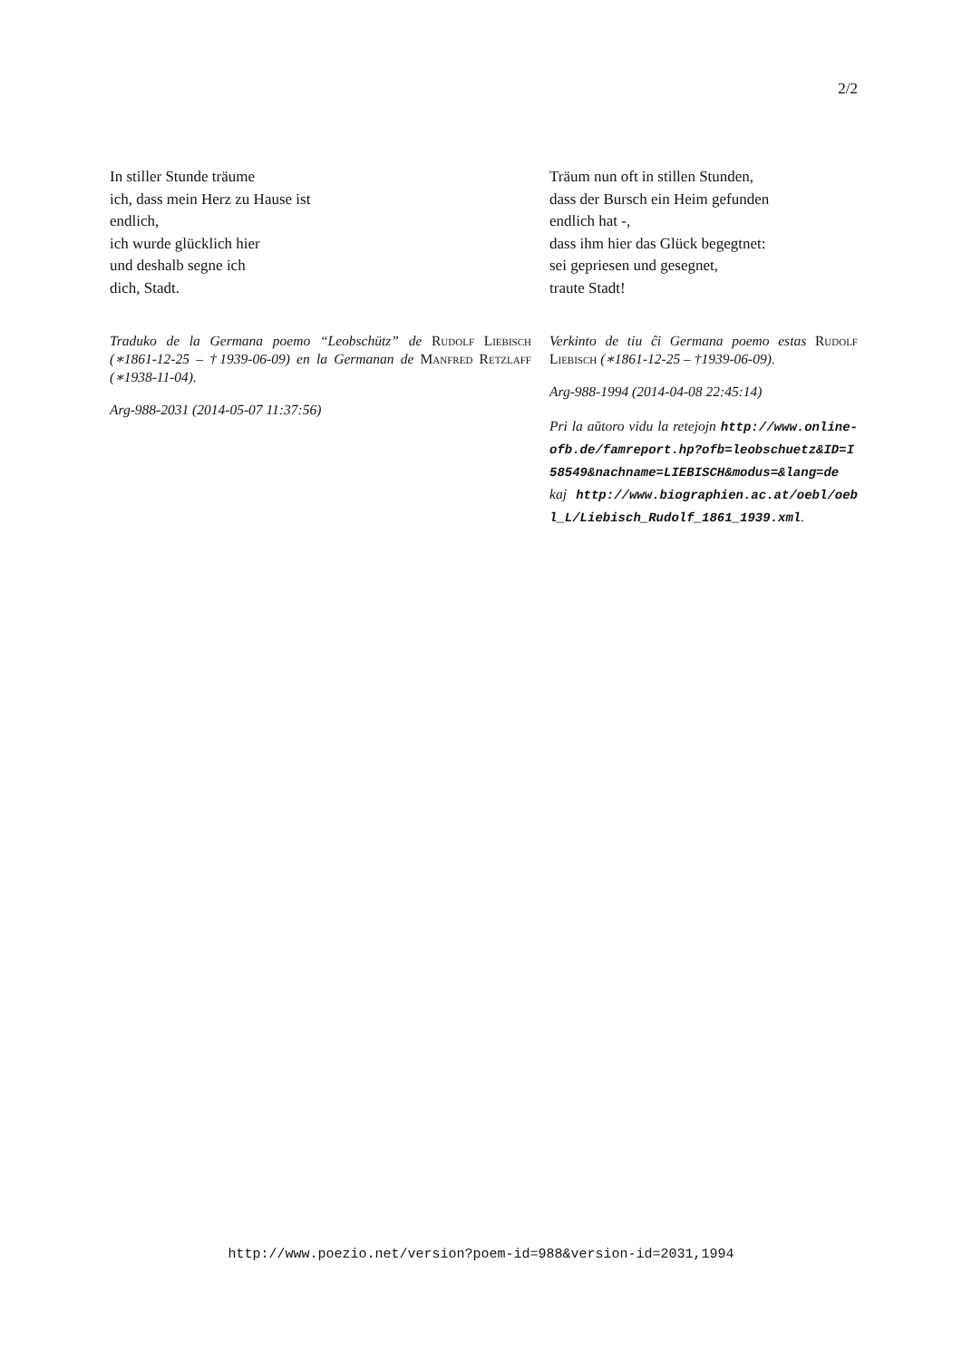2/2
In stiller Stunde träume
ich, dass mein Herz zu Hause ist
endlich,
ich wurde glücklich hier
und deshalb segne ich
dich, Stadt.
Traduko de la Germana poemo “Leobschütz” de Rudolf Liebisch (∗1861-12-25 – †1939-06-09) en la Germanan de Manfred Retzlaff (∗1938-11-04).
Arg-988-2031 (2014-05-07 11:37:56)
Träum nun oft in stillen Stunden,
dass der Bursch ein Heim gefunden
endlich hat -,
dass ihm hier das Glück begegtnet:
sei gepriesen und gesegnet,
traute Stadt!
Verkinto de tiu ĉi Germana poemo estas Rudolf Liebisch (∗1861-12-25 – †1939-06-09).
Arg-988-1994 (2014-04-08 22:45:14)
Pri la aŭtoro vidu la retejojn http://www.online-ofb.de/famreport.hp?ofb=leobschuetz&ID=I58549&nachname=LIEBISCH&modus=&lang=de kaj http://www.biographien.ac.at/oebl/oebl_L/Liebisch_Rudolf_1861_1939.xml.
http://www.poezio.net/version?poem-id=988&version-id=2031,1994